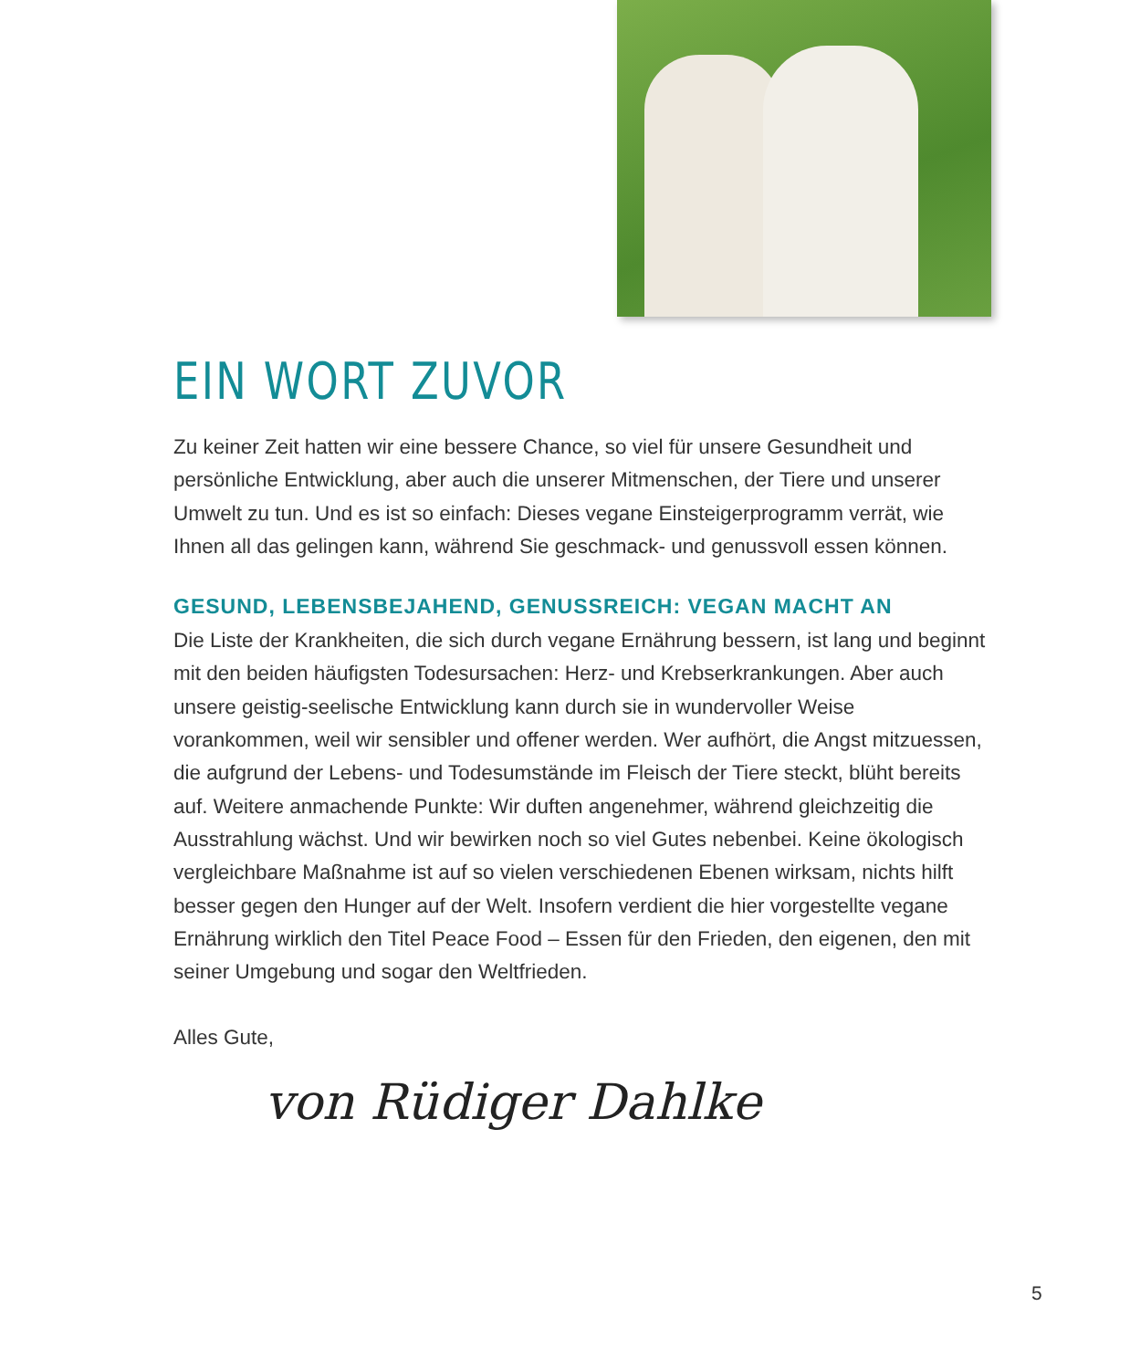EIN WORT ZUVOR
Zu keiner Zeit hatten wir eine bessere Chance, so viel für unsere Gesundheit und persönliche Entwicklung, aber auch die unserer Mitmenschen, der Tiere und unserer Umwelt zu tun. Und es ist so einfach: Dieses vegane Einsteigerprogramm verrät, wie Ihnen all das gelingen kann, während Sie geschmack- und genussvoll essen können.
GESUND, LEBENSBEJAHEND, GENUSSREICH: VEGAN MACHT AN
Die Liste der Krankheiten, die sich durch vegane Ernährung bessern, ist lang und beginnt mit den beiden häufigsten Todesursachen: Herz- und Krebserkrankungen. Aber auch unsere geistig-seelische Entwicklung kann durch sie in wundervoller Weise vorankommen, weil wir sensibler und offener werden. Wer aufhört, die Angst mitzuessen, die aufgrund der Lebens- und Todesumstände im Fleisch der Tiere steckt, blüht bereits auf. Weitere anmachende Punkte: Wir duften angenehmer, während gleichzeitig die Ausstrahlung wächst. Und wir bewirken noch so viel Gutes nebenbei. Keine ökologisch vergleichbare Maßnahme ist auf so vielen verschiedenen Ebenen wirksam, nichts hilft besser gegen den Hunger auf der Welt. Insofern verdient die hier vorgestellte vegane Ernährung wirklich den Titel Peace Food – Essen für den Frieden, den eigenen, den mit seiner Umgebung und sogar den Weltfrieden.
Alles Gute,
von Rüdiger Dahlke
5